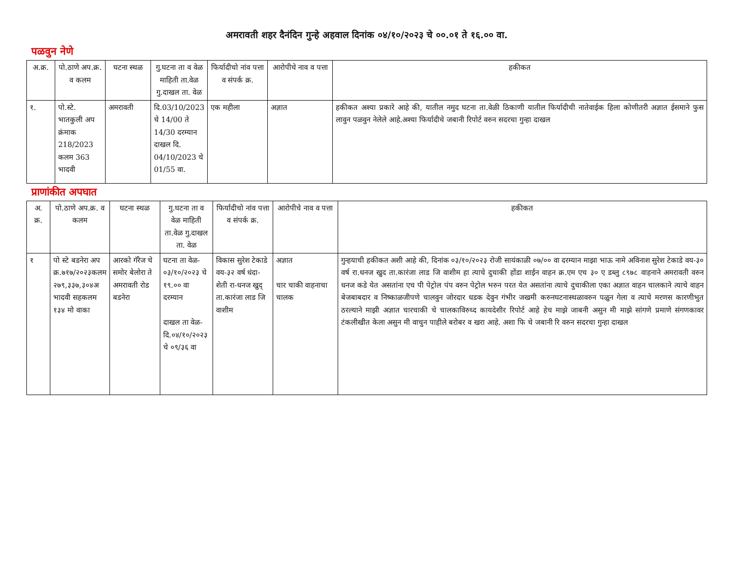अमरावती शहर दैनंदिन गुन्हे अहवाल दिनांक ०४/१०/२०२३ चे ००.०१ ते १६.०० वा.
पळवुन नेणे
| अ.क्र. | पो.ठाणे अप.क्र. व कलम | घटना स्थळ | गु.घटना ता व वेळ माहिती ता.वेळ गु.दाखल ता. वेळ | फिर्यादीचो नांव पत्ता व संपर्क क्र. | आरोपीचे नाव व पत्ता | हकीकत |
| --- | --- | --- | --- | --- | --- | --- |
| १. | पो.स्टे. भातकुली अप क्रंमाक 218/2023 कलम 363 भादवी | अमरावती | दि.03/10/2023 चे 14/00 ते 14/30 दरम्यान दाखल दि. 04/10/2023 चे 01/55 वा. | एक महीला | अज्ञात | हकीकत अश्या प्रकारे आहे की, यातील नमुद घटना ता.वेळी ठिकाणी यातील फिर्यादीची नातेवाईक हिला कोणीतरी अज्ञात ईसमाने फुस लावुन पळवुन नेलेले आहे.अश्या फिर्यादीचे जबानी रिपोर्ट वरुन सदरचा गुन्हा दाखल |
प्राणांकीत अपघात
| अ. क्र. | पो.ठाणे अप.क्र. व कलम | घटना स्थळ | गु.घटना ता व वेळ माहिती ता.वेळ गु.दाखल ता. वेळ | फिर्यादीचो नांव पत्ता व संपर्क क्र. | आरोपीचे नाव व पत्ता | हकीकत |
| --- | --- | --- | --- | --- | --- | --- |
| १ | पो स्टे बडनेरा अप क्र.७१७/२०२३कलम २७९,३३७,३०४अ भादवी सहकलम १३४ मो वाका | आरको गॅरेज चे समोर बेलोरा ते अमरावती रोड बडनेरा | घटना ता वेळ- ०३/१०/२०२३ चे १९.०० वा दरम्यान दाखल ता वेळ- दि.०४/१०/२०२३ चे ०९/३६ वा | विकास सुरेश टेकाडे वय-३२ वर्ष धंदा-शेती रा-धनज खुद् ता.कारंजा लाड जि वाशीम | अज्ञात चार चाकी वाहनाचा चालक | गुन्हयाची हकीकत अशी आहे की, दिनांक ०३/१०/२०२३ रोजी सायंकाळी ०७/०० वा दरम्यान माझा भाऊ नामे अविनाश सुरेश टेकाडे वय-३० वर्ष रा.धनज खुद ता.कारंजा लाड जि वाशीम हा त्याचे दुचाकी होंडा शाईन वाहन क्र.एम एच ३० ए डब्लु ८९७८ वाहनाने अमरावती वरुन धनज कडे येत असतांना एच पी पेट्रोल पंप वरुन पेट्रोल भरुन परत येत असतांना त्याचे दुचाकीला एका अज्ञात वाहन चालकाने त्याचे वाहन बेजबाबदार व निष्काळजीपणे चालवुन जोरदार धडक देवुन गंभीर जखमी करुनघटनास्थळावरुन पळुन गेला व त्याचे मरणस कारणीभुत ठरल्याने माझी अज्ञात चारचाकी चे चालकाविरुध्द कायदेशीर रिपोर्ट आहे हेच माझे जाबनी असुन मी माझे सांगणे प्रमाणे संगणकावर टंकलीखीत केला असुन मी वाचुन पाहीले बरोबर व खरा आहे. अशा फि चे जबानी रि वरुन सदरचा गुन्हा दाखल |